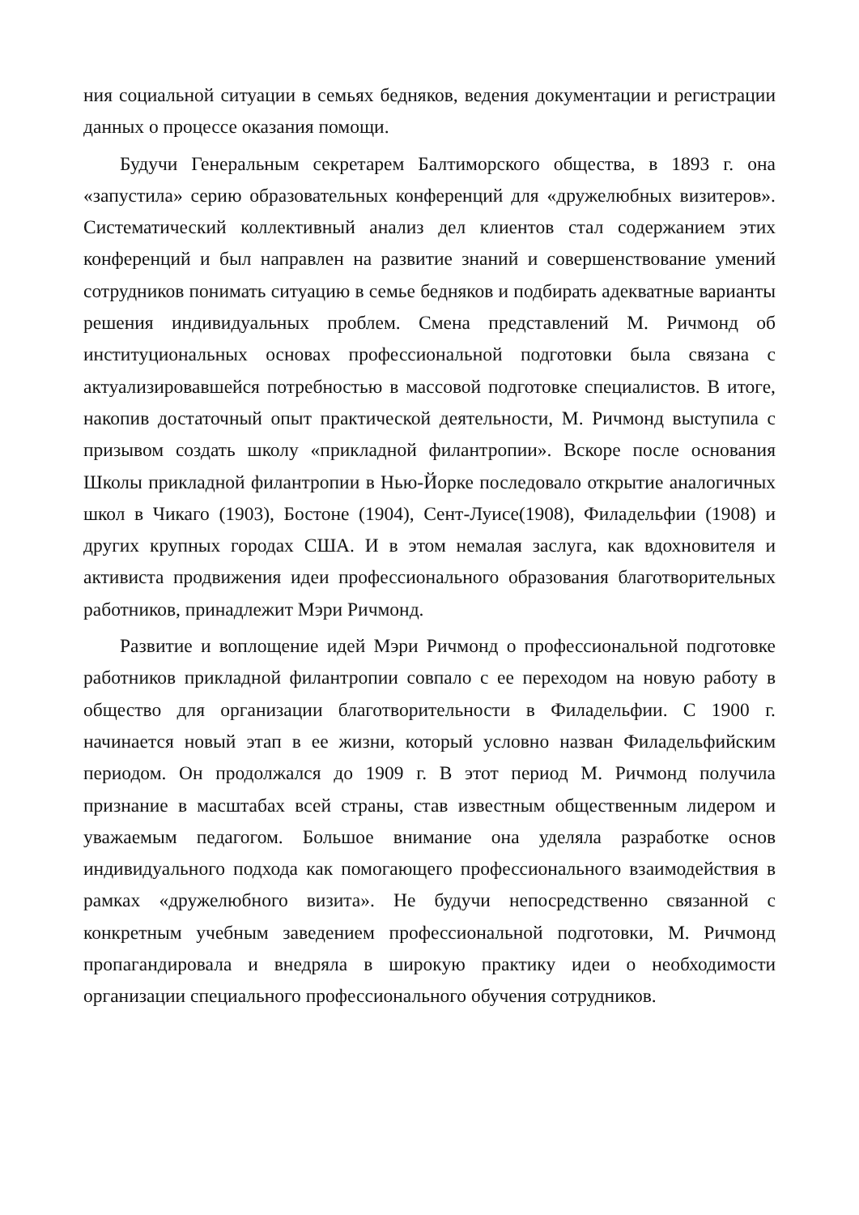ния социальной ситуации в семьях бедняков, ведения документации и регистрации данных о процессе оказания помощи.
Будучи Генеральным секретарем Балтиморского общества, в 1893 г. она «запустила» серию образовательных конференций для «дружелюбных визитеров». Систематический коллективный анализ дел клиентов стал содержанием этих конференций и был направлен на развитие знаний и совершенствование умений сотрудников понимать ситуацию в семье бедняков и подбирать адекватные варианты решения индивидуальных проблем. Смена представлений М. Ричмонд об институциональных основах профессиональной подготовки была связана с актуализировавшейся потребностью в массовой подготовке специалистов. В итоге, накопив достаточный опыт практической деятельности, М. Ричмонд выступила с призывом создать школу «прикладной филантропии». Вскоре после основания Школы прикладной филантропии в Нью-Йорке последовало открытие аналогичных школ в Чикаго (1903), Бостоне (1904), Сент-Луисе(1908), Филадельфии (1908) и других крупных городах США. И в этом немалая заслуга, как вдохновителя и активиста продвижения идеи профессионального образования благотворительных работников, принадлежит Мэри Ричмонд.
Развитие и воплощение идей Мэри Ричмонд о профессиональной подготовке работников прикладной филантропии совпало с ее переходом на новую работу в общество для организации благотворительности в Филадельфии. С 1900 г. начинается новый этап в ее жизни, который условно назван Филадельфийским периодом. Он продолжался до 1909 г. В этот период М. Ричмонд получила признание в масштабах всей страны, став известным общественным лидером и уважаемым педагогом. Большое внимание она уделяла разработке основ индивидуального подхода как помогающего профессионального взаимодействия в рамках «дружелюбного визита». Не будучи непосредственно связанной с конкретным учебным заведением профессиональной подготовки, М. Ричмонд пропагандировала и внедряла в широкую практику идеи о необходимости организации специального профессионального обучения сотрудников.